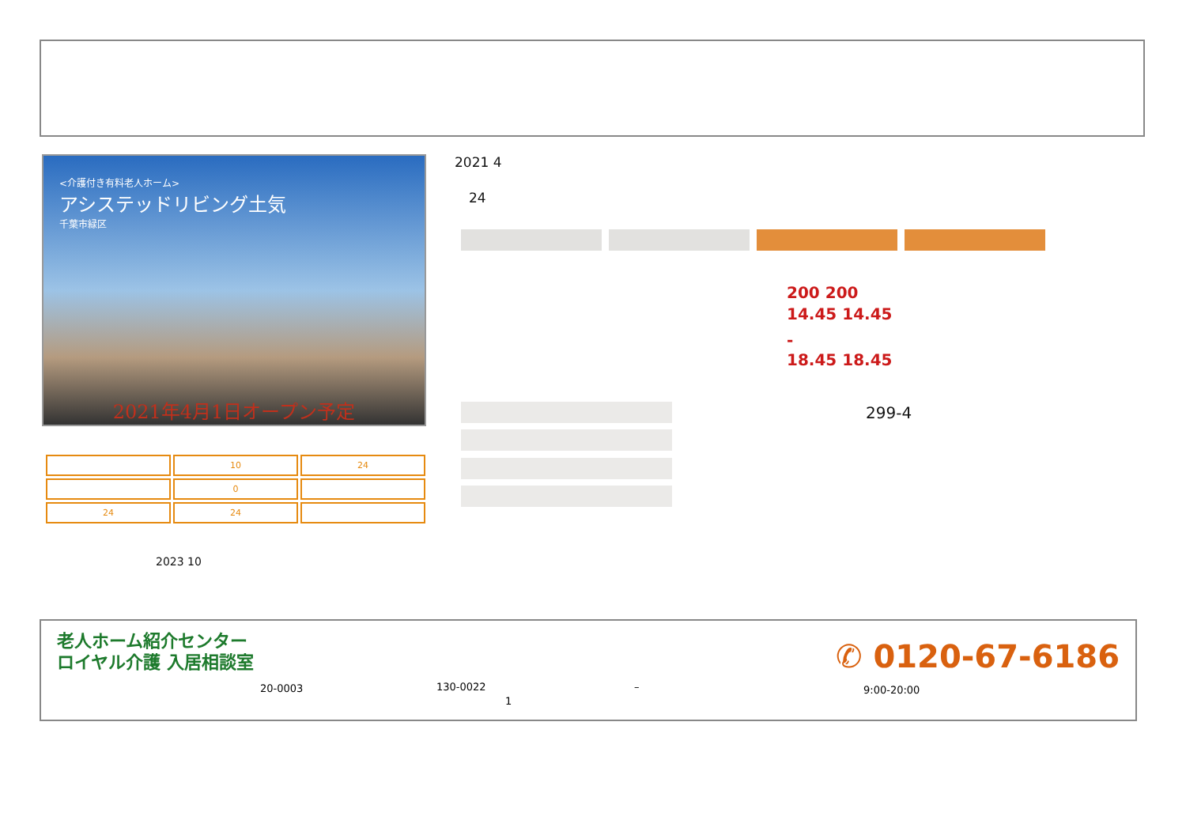<介護付き有料老人ホーム>
アシステッドリビング土気
千葉市緑区
2021年4月1日オープン予定
2021 4
24
200 200
14.45 14.45
-
18.45 18.45
299-4
| | 10 | 24 |
| | 0 | |
| 24 | 24 | |
2023 10
老人ホーム紹介センター
ロイヤル介護 入居相談室
20-0003 130-0022 –
1
✆ 0120-67-6186
9:00-20:00